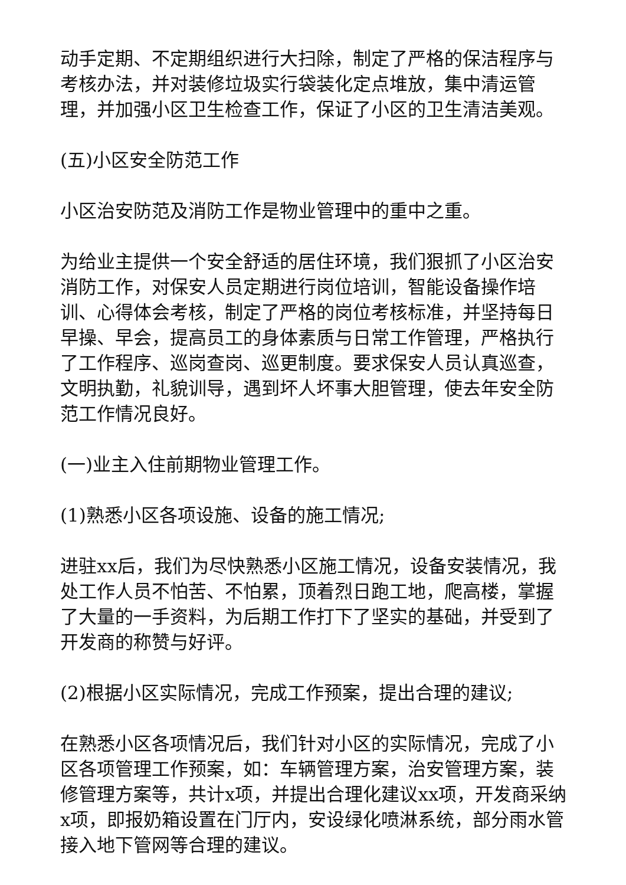动手定期、不定期组织进行大扫除，制定了严格的保洁程序与考核办法，并对装修垃圾实行袋装化定点堆放，集中清运管理，并加强小区卫生检查工作，保证了小区的卫生清洁美观。
(五)小区安全防范工作
小区治安防范及消防工作是物业管理中的重中之重。
为给业主提供一个安全舒适的居住环境，我们狠抓了小区治安消防工作，对保安人员定期进行岗位培训，智能设备操作培训、心得体会考核，制定了严格的岗位考核标准，并坚持每日早操、早会，提高员工的身体素质与日常工作管理，严格执行了工作程序、巡岗查岗、巡更制度。要求保安人员认真巡查，文明执勤，礼貌训导，遇到坏人坏事大胆管理，使去年安全防范工作情况良好。
(一)业主入住前期物业管理工作。
(1)熟悉小区各项设施、设备的施工情况;
进驻xx后，我们为尽快熟悉小区施工情况，设备安装情况，我处工作人员不怕苦、不怕累，顶着烈日跑工地，爬高楼，掌握了大量的一手资料，为后期工作打下了坚实的基础，并受到了开发商的称赞与好评。
(2)根据小区实际情况，完成工作预案，提出合理的建议;
在熟悉小区各项情况后，我们针对小区的实际情况，完成了小区各项管理工作预案，如：车辆管理方案，治安管理方案，装修管理方案等，共计x项，并提出合理化建议xx项，开发商采纳x项，即报奶箱设置在门厅内，安设绿化喷淋系统，部分雨水管接入地下管网等合理的建议。